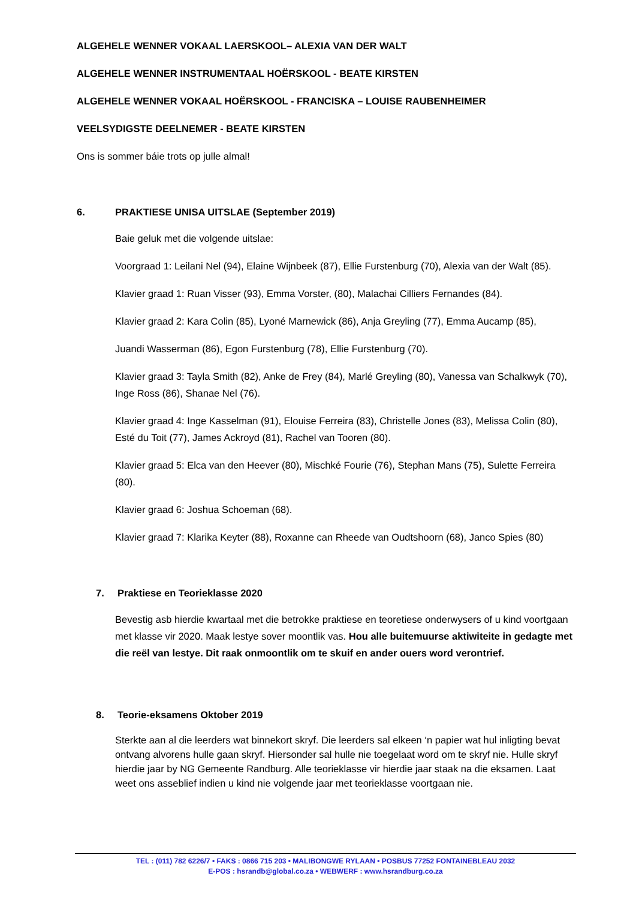ALGEHELE WENNER VOKAAL LAERSKOOL– ALEXIA VAN DER WALT
ALGEHELE WENNER INSTRUMENTAAL HOËRSKOOL - BEATE KIRSTEN
ALGEHELE WENNER VOKAAL HOËRSKOOL - FRANCISKA – LOUISE RAUBENHEIMER
VEELSYDIGSTE DEELNEMER - BEATE KIRSTEN
Ons is sommer báie trots op julle almal!
6. PRAKTIESE UNISA UITSLAE (September 2019)
Baie geluk met die volgende uitslae:
Voorgraad 1: Leilani Nel (94), Elaine Wijnbeek (87), Ellie Furstenburg (70), Alexia van der Walt (85).
Klavier graad 1: Ruan Visser (93), Emma Vorster, (80), Malachai Cilliers Fernandes (84).
Klavier graad 2: Kara Colin (85), Lyoné Marnewick (86), Anja Greyling (77), Emma Aucamp (85),
Juandi Wasserman (86), Egon Furstenburg (78), Ellie Furstenburg (70).
Klavier graad 3: Tayla Smith (82), Anke de Frey (84), Marlé Greyling (80), Vanessa van Schalkwyk (70), Inge Ross (86), Shanae Nel (76).
Klavier graad 4: Inge Kasselman (91), Elouise Ferreira (83), Christelle Jones (83), Melissa Colin (80), Esté du Toit (77), James Ackroyd (81), Rachel van Tooren (80).
Klavier graad 5: Elca van den Heever (80), Mischké Fourie (76), Stephan Mans (75), Sulette Ferreira (80).
Klavier graad 6: Joshua Schoeman (68).
Klavier graad 7: Klarika Keyter (88), Roxanne can Rheede van Oudtshoorn (68), Janco Spies (80)
7. Praktiese en Teorieklasse 2020
Bevestig asb hierdie kwartaal met die betrokke praktiese en teoretiese onderwysers of u kind voortgaan met klasse vir 2020. Maak lestye sover moontlik vas. Hou alle buitemuurse aktiwiteite in gedagte met die reël van lestye. Dit raak onmoontlik om te skuif en ander ouers word verontrief.
8. Teorie-eksamens Oktober 2019
Sterkte aan al die leerders wat binnekort skryf. Die leerders sal elkeen ‘n papier wat hul inligting bevat ontvang alvorens hulle gaan skryf. Hiersonder sal hulle nie toegelaat word om te skryf nie. Hulle skryf hierdie jaar by NG Gemeente Randburg. Alle teorieklasse vir hierdie jaar staak na die eksamen. Laat weet ons asseblief indien u kind nie volgende jaar met teorieklasse voortgaan nie.
TEL : (011) 782 6226/7 • FAKS : 0866 715 203 • MALIBONGWE RYLAAN • POSBUS 77252 FONTAINEBLEAU 2032
E-POS : hsrandb@global.co.za • WEBWERF : www.hsrandburg.co.za